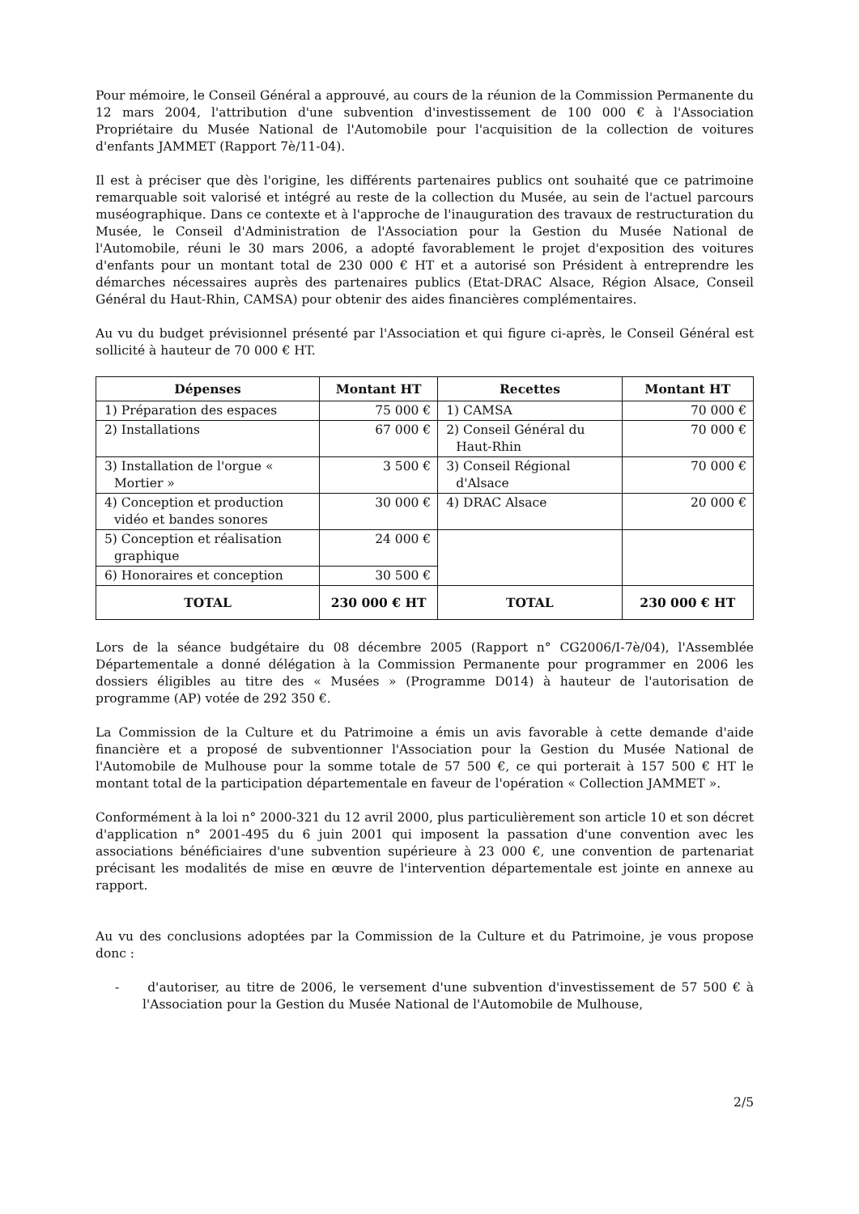Pour mémoire, le Conseil Général a approuvé, au cours de la réunion de la Commission Permanente du 12 mars 2004, l'attribution d'une subvention d'investissement de 100 000 € à l'Association Propriétaire du Musée National de l'Automobile pour l'acquisition de la collection de voitures d'enfants JAMMET (Rapport 7è/11-04).
Il est à préciser que dès l'origine, les différents partenaires publics ont souhaité que ce patrimoine remarquable soit valorisé et intégré au reste de la collection du Musée, au sein de l'actuel parcours muséographique. Dans ce contexte et à l'approche de l'inauguration des travaux de restructuration du Musée, le Conseil d'Administration de l'Association pour la Gestion du Musée National de l'Automobile, réuni le 30 mars 2006, a adopté favorablement le projet d'exposition des voitures d'enfants pour un montant total de 230 000 € HT et a autorisé son Président à entreprendre les démarches nécessaires auprès des partenaires publics (Etat-DRAC Alsace, Région Alsace, Conseil Général du Haut-Rhin, CAMSA) pour obtenir des aides financières complémentaires.
Au vu du budget prévisionnel présenté par l'Association et qui figure ci-après, le Conseil Général est sollicité à hauteur de 70 000 € HT.
| Dépenses | Montant HT | Recettes | Montant HT |
| --- | --- | --- | --- |
| 1) Préparation des espaces | 75 000 € | 1) CAMSA | 70 000 € |
| 2) Installations | 67 000 € | 2) Conseil Général du Haut-Rhin | 70 000 € |
| 3) Installation de l'orgue « Mortier » | 3 500 € | 3) Conseil Régional d'Alsace | 70 000 € |
| 4) Conception et production vidéo et bandes sonores | 30 000 € | 4) DRAC Alsace | 20 000 € |
| 5) Conception et réalisation graphique | 24 000 € | | |
| 6) Honoraires et conception | 30 500 € | | |
| TOTAL | 230 000 € HT | TOTAL | 230 000 € HT |
Lors de la séance budgétaire du 08 décembre 2005 (Rapport n° CG2006/I-7è/04), l'Assemblée Départementale a donné délégation à la Commission Permanente pour programmer en 2006 les dossiers éligibles au titre des « Musées » (Programme D014) à hauteur de l'autorisation de programme (AP) votée de 292 350 €.
La Commission de la Culture et du Patrimoine a émis un avis favorable à cette demande d'aide financière et a proposé de subventionner l'Association pour la Gestion du Musée National de l'Automobile de Mulhouse pour la somme totale de 57 500 €, ce qui porterait à 157 500 € HT le montant total de la participation départementale en faveur de l'opération « Collection JAMMET ».
Conformément à la loi n° 2000-321 du 12 avril 2000, plus particulièrement son article 10 et son décret d'application n° 2001-495 du 6 juin 2001 qui imposent la passation d'une convention avec les associations bénéficiaires d'une subvention supérieure à 23 000 €, une convention de partenariat précisant les modalités de mise en œuvre de l'intervention départementale est jointe en annexe au rapport.
Au vu des conclusions adoptées par la Commission de la Culture et du Patrimoine, je vous propose donc :
- d'autoriser, au titre de 2006, le versement d'une subvention d'investissement de 57 500 € à l'Association pour la Gestion du Musée National de l'Automobile de Mulhouse,
2/5